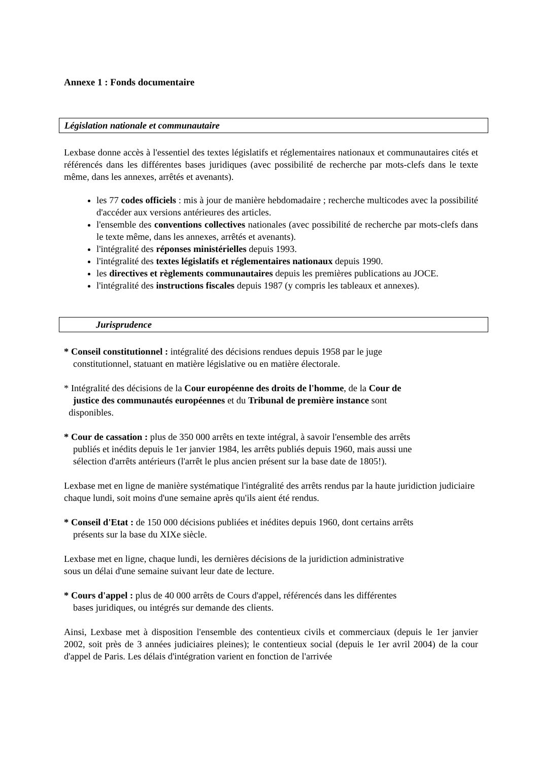Annexe 1 : Fonds documentaire
Législation nationale et communautaire
Lexbase donne accès à l'essentiel des textes législatifs et réglementaires nationaux et communautaires cités et référencés dans les différentes bases juridiques (avec possibilité de recherche par mots-clefs dans le texte même, dans les annexes, arrêtés et avenants).
les 77 codes officiels : mis à jour de manière hebdomadaire ; recherche multicodes avec la possibilité d'accéder aux versions antérieures des articles.
l'ensemble des conventions collectives nationales (avec possibilité de recherche par mots-clefs dans le texte même, dans les annexes, arrêtés et avenants).
l'intégralité des réponses ministérielles depuis 1993.
l'intégralité des textes législatifs et réglementaires nationaux depuis 1990.
les directives et règlements communautaires depuis les premières publications au JOCE.
l'intégralité des instructions fiscales depuis 1987 (y compris les tableaux et annexes).
Jurisprudence
* Conseil constitutionnel : intégralité des décisions rendues depuis 1958 par le juge
constitutionnel, statuant en matière législative ou en matière électorale.
* Intégralité des décisions de la Cour européenne des droits de l'homme, de la Cour de
justice des communautés européennes et du Tribunal de première instance sont
disponibles.
* Cour de cassation : plus de 350 000 arrêts en texte intégral, à savoir l'ensemble des arrêts
publiés et inédits depuis le 1er janvier 1984, les arrêts publiés depuis 1960, mais aussi une
sélection d'arrêts antérieurs (l'arrêt le plus ancien présent sur la base date de 1805!).
Lexbase met en ligne de manière systématique l'intégralité des arrêts rendus par la haute juridiction judiciaire chaque lundi, soit moins d'une semaine après qu'ils aient été rendus.
* Conseil d'Etat : de 150 000 décisions publiées et inédites depuis 1960, dont certains arrêts
présents sur la base du XIXe siècle.
Lexbase met en ligne, chaque lundi, les dernières décisions de la juridiction administrative
sous un délai d'une semaine suivant leur date de lecture.
* Cours d'appel : plus de 40 000 arrêts de Cours d'appel, référencés dans les différentes
bases juridiques, ou intégrés sur demande des clients.
Ainsi, Lexbase met à disposition l'ensemble des contentieux civils et commerciaux (depuis le 1er janvier 2002, soit près de 3 années judiciaires pleines); le contentieux social (depuis le 1er avril 2004) de la cour d'appel de Paris. Les délais d'intégration varient en fonction de l'arrivée